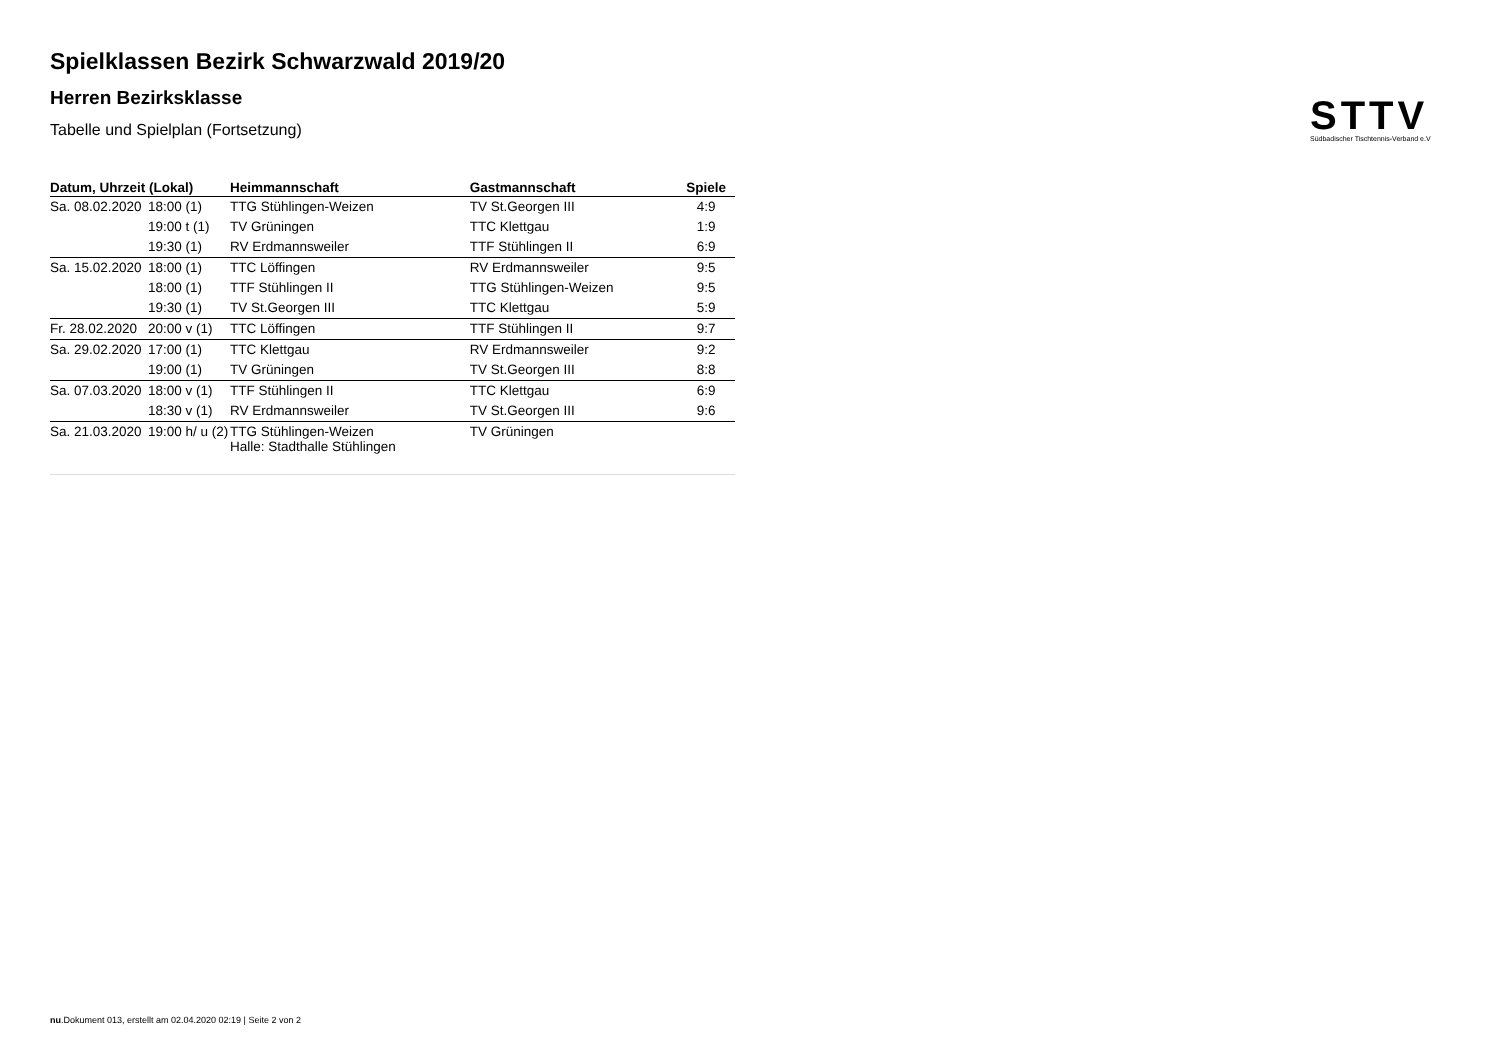STTV
Südbadischer Tischtennis-Verband e.V
Spielklassen Bezirk Schwarzwald 2019/20
Herren Bezirksklasse
Tabelle und Spielplan (Fortsetzung)
| Datum, Uhrzeit (Lokal) | | Heimmannschaft | Gastmannschaft | Spiele |
| --- | --- | --- | --- | --- |
| Sa. 08.02.2020 | 18:00 (1) | TTG Stühlingen-Weizen | TV St.Georgen III | 4:9 |
| | 19:00 t (1) | TV Grüningen | TTC Klettgau | 1:9 |
| | 19:30 (1) | RV Erdmannsweiler | TTF Stühlingen II | 6:9 |
| Sa. 15.02.2020 | 18:00 (1) | TTC Löffingen | RV Erdmannsweiler | 9:5 |
| | 18:00 (1) | TTF Stühlingen II | TTG Stühlingen-Weizen | 9:5 |
| | 19:30 (1) | TV St.Georgen III | TTC Klettgau | 5:9 |
| Fr. 28.02.2020 | 20:00 v (1) | TTC Löffingen | TTF Stühlingen II | 9:7 |
| Sa. 29.02.2020 | 17:00 (1) | TTC Klettgau | RV Erdmannsweiler | 9:2 |
| | 19:00 (1) | TV Grüningen | TV St.Georgen III | 8:8 |
| Sa. 07.03.2020 | 18:00 v (1) | TTF Stühlingen II | TTC Klettgau | 6:9 |
| | 18:30 v (1) | RV Erdmannsweiler | TV St.Georgen III | 9:6 |
| Sa. 21.03.2020 | 19:00 h/ u (2) | TTG Stühlingen-Weizen Halle: Stadthalle Stühlingen | TV Grüningen | |
nu.Dokument 013, erstellt am 02.04.2020 02:19 | Seite 2 von 2